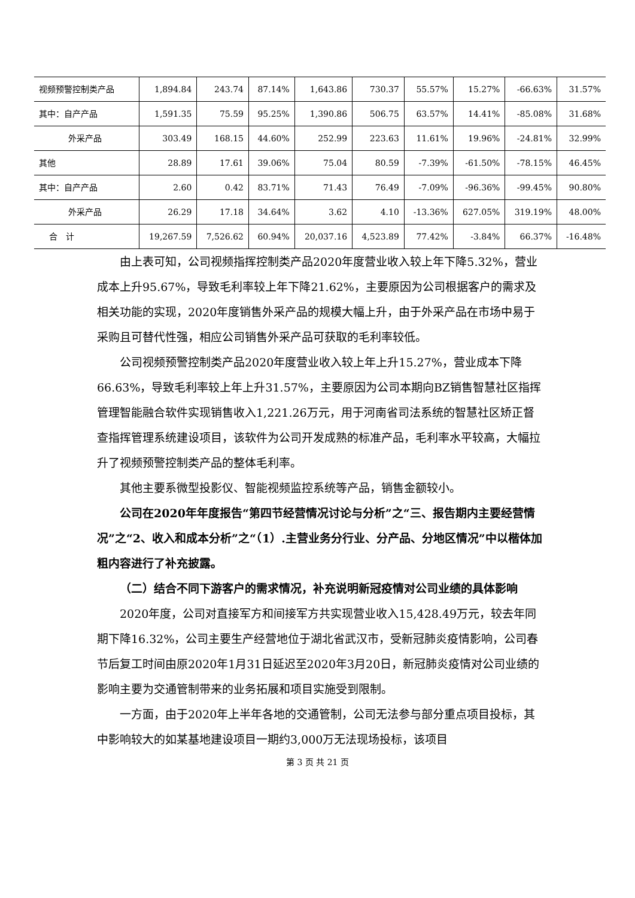| 视频预警控制类产品 | 1,894.84 | 243.74 | 87.14% | 1,643.86 | 730.37 | 55.57% | 15.27% | -66.63% | 31.57% |
| 其中：自产产品 | 1,591.35 | 75.59 | 95.25% | 1,390.86 | 506.75 | 63.57% | 14.41% | -85.08% | 31.68% |
| 外采产品 | 303.49 | 168.15 | 44.60% | 252.99 | 223.63 | 11.61% | 19.96% | -24.81% | 32.99% |
| 其他 | 28.89 | 17.61 | 39.06% | 75.04 | 80.59 | -7.39% | -61.50% | -78.15% | 46.45% |
| 其中：自产产品 | 2.60 | 0.42 | 83.71% | 71.43 | 76.49 | -7.09% | -96.36% | -99.45% | 90.80% |
| 外采产品 | 26.29 | 17.18 | 34.64% | 3.62 | 4.10 | -13.36% | 627.05% | 319.19% | 48.00% |
| 合 计 | 19,267.59 | 7,526.62 | 60.94% | 20,037.16 | 4,523.89 | 77.42% | -3.84% | 66.37% | -16.48% |
由上表可知，公司视频指挥控制类产品2020年度营业收入较上年下降5.32%，营业成本上升95.67%，导致毛利率较上年下降21.62%，主要原因为公司根据客户的需求及相关功能的实现，2020年度销售外采产品的规模大幅上升，由于外采产品在市场中易于采购且可替代性强，相应公司销售外采产品可获取的毛利率较低。
公司视频预警控制类产品2020年度营业收入较上年上升15.27%，营业成本下降66.63%，导致毛利率较上年上升31.57%，主要原因为公司本期向BZ销售智慧社区指挥管理智能融合软件实现销售收入1,221.26万元，用于河南省司法系统的智慧社区矫正督查指挥管理系统建设项目，该软件为公司开发成熟的标准产品，毛利率水平较高，大幅拉升了视频预警控制类产品的整体毛利率。
其他主要系微型投影仪、智能视频监控系统等产品，销售金额较小。
公司在2020年年度报告“第四节经营情况讨论与分析”之“三、报告期内主要经营情况”之“2、收入和成本分析”之“（1）.主营业务分行业、分产品、分地区情况”中以楷体加粗内容进行了补充披露。
（二）结合不同下游客户的需求情况，补充说明新冠疫情对公司业绩的具体影响
2020年度，公司对直接军方和间接军方共实现营业收入15,428.49万元，较去年同期下降16.32%，公司主要生产经营地位于湖北省武汉市，受新冠肺炎疫情影响，公司春节后复工时间由原2020年1月31日延迟至2020年3月20日，新冠肺炎疫情对公司业绩的影响主要为交通管制带来的业务拓展和项目实施受到限制。
一方面，由于2020年上半年各地的交通管制，公司无法参与部分重点项目投标，其中影响较大的如某基地建设项目一期约3,000万无法现场投标，该项目
第 3 页 共 21 页